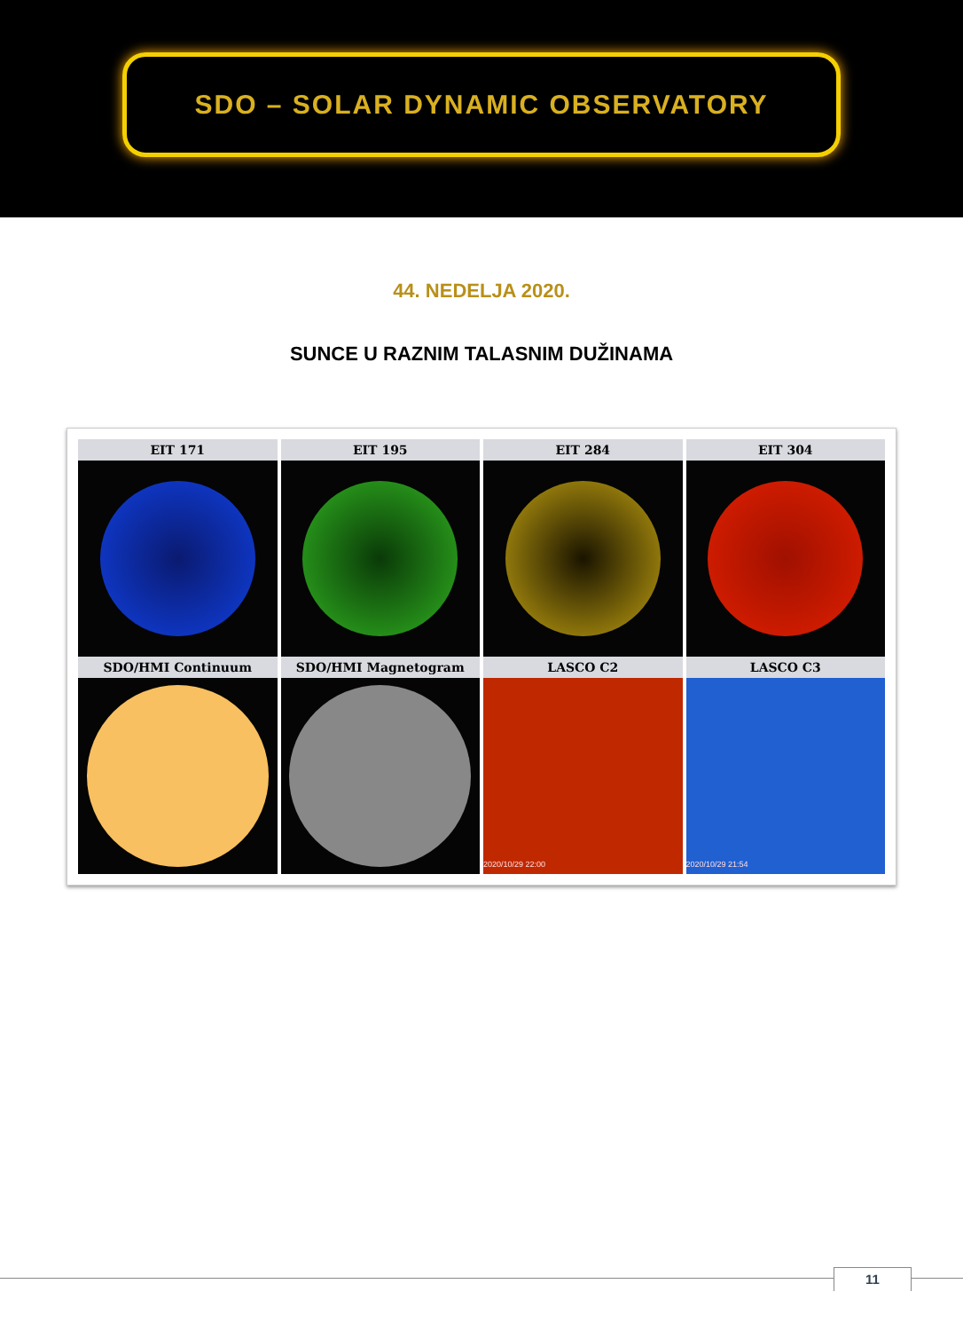SDO – SOLAR DYNAMIC OBSERVATORY
44. NEDELJA 2020.
SUNCE U RAZNIM TALASNIM DUŽINAMA
EIT 171
EIT 195
EIT 284
EIT 304
SDO/HMI Continuum
SDO/HMI Magnetogram
LASCO C2
2020/10/29 22:00
LASCO C3
2020/10/29 21:54
11